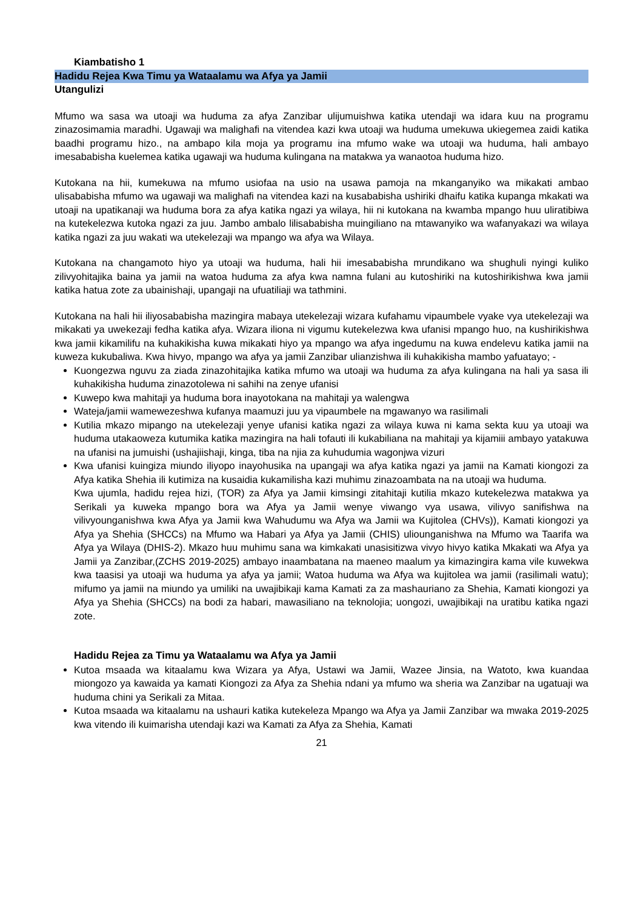Kiambatisho 1
Hadidu Rejea Kwa Timu ya Wataalamu wa Afya ya Jamii
Utangulizi
Mfumo wa sasa wa utoaji wa huduma za afya Zanzibar ulijumuishwa katika utendaji wa idara kuu na programu zinazosimamia maradhi. Ugawaji wa malighafi na vitendea kazi kwa utoaji wa huduma umekuwa ukiegemea zaidi katika baadhi programu hizo., na ambapo kila moja ya programu ina mfumo wake wa utoaji wa huduma, hali ambayo imesababisha kuelemea katika ugawaji wa huduma kulingana na matakwa ya wanaotoa huduma hizo.
Kutokana na hii, kumekuwa na mfumo usiofaa na usio na usawa pamoja na mkanganyiko wa mikakati ambao ulisababisha mfumo wa ugawaji wa malighafi na vitendea kazi na kusababisha ushiriki dhaifu katika kupanga mkakati wa utoaji na upatikanaji wa huduma bora za afya katika ngazi ya wilaya, hii ni kutokana na kwamba mpango huu uliratibiwa na kutekelezwa kutoka ngazi za juu. Jambo ambalo lilisababisha muingiliano na mtawanyiko wa wafanyakazi wa wilaya katika ngazi za juu wakati wa utekelezaji wa mpango wa afya wa Wilaya.
Kutokana na changamoto hiyo ya utoaji wa huduma, hali hii imesababisha mrundikano wa shughuli nyingi kuliko zilivyohitajika baina ya jamii na watoa huduma za afya kwa namna fulani au kutoshiriki na kutoshirikishwa kwa jamii katika hatua zote za ubainishaji, upangaji na ufuatiliaji wa tathmini.
Kutokana na hali hii iliyosababisha mazingira mabaya utekelezaji wizara kufahamu vipaumbele vyake vya utekelezaji wa mikakati ya uwekezaji fedha katika afya. Wizara iliona ni vigumu kutekelezwa kwa ufanisi mpango huo, na kushirikishwa kwa jamii kikamilifu na kuhakikisha kuwa mikakati hiyo ya mpango wa afya ingedumu na kuwa endelevu katika jamii na kuweza kukubaliwa. Kwa hivyo, mpango wa afya ya jamii Zanzibar ulianzishwa ili kuhakikisha mambo yafuatayo; -
Kuongezwa nguvu za ziada zinazohitajika katika mfumo wa utoaji wa huduma za afya kulingana na hali ya sasa ili kuhakikisha huduma zinazotolewa ni sahihi na zenye ufanisi
Kuwepo kwa mahitaji ya huduma bora inayotokana na mahitaji ya walengwa
Wateja/jamii wamewezeshwa kufanya maamuzi juu ya vipaumbele na mgawanyo wa rasilimali
Kutilia mkazo mipango na utekelezaji yenye ufanisi katika ngazi za wilaya kuwa ni kama sekta kuu ya utoaji wa huduma utakaoweza kutumika katika mazingira na hali tofauti ili kukabiliana na mahitaji ya kijamiii ambayo yatakuwa na ufanisi na jumuishi (ushajiishaji, kinga, tiba na njia za kuhudumia wagonjwa vizuri
Kwa ufanisi kuingiza miundo iliyopo inayohusika na upangaji wa afya katika ngazi ya jamii na Kamati kiongozi za Afya katika Shehia ili kutimiza na kusaidia kukamilisha kazi muhimu zinazoambata na na utoaji wa huduma.
Kwa ujumla, hadidu rejea hizi, (TOR) za Afya ya Jamii kimsingi zitahitaji kutilia mkazo kutekelezwa matakwa ya Serikali ya kuweka mpango bora wa Afya ya Jamii wenye viwango vya usawa, vilivyo sanifishwa na vilivyounganishwa kwa Afya ya Jamii kwa Wahudumu wa Afya wa Jamii wa Kujitolea (CHVs)), Kamati kiongozi ya Afya ya Shehia (SHCCs) na Mfumo wa Habari ya Afya ya Jamii (CHIS) uliounganishwa na Mfumo wa Taarifa wa Afya ya Wilaya (DHIS-2). Mkazo huu muhimu sana wa kimkakati unasisitizwa vivyo hivyo katika Mkakati wa Afya ya Jamii ya Zanzibar,(ZCHS 2019-2025) ambayo inaambatana na maeneo maalum ya kimazingira kama vile kuwekwa kwa taasisi ya utoaji wa huduma ya afya ya jamii; Watoa huduma wa Afya wa kujitolea wa jamii (rasilimali watu); mifumo ya jamii na miundo ya umiliki na uwajibikaji kama Kamati za za mashauriano za Shehia, Kamati kiongozi ya Afya ya Shehia (SHCCs) na bodi za habari, mawasiliano na teknolojia; uongozi, uwajibikaji na uratibu katika ngazi zote.
Hadidu Rejea za Timu ya Wataalamu wa Afya ya Jamii
Kutoa msaada wa kitaalamu kwa Wizara ya Afya, Ustawi wa Jamii, Wazee Jinsia, na Watoto, kwa kuandaa miongozo ya kawaida ya kamati Kiongozi za Afya za Shehia ndani ya mfumo wa sheria wa Zanzibar na ugatuaji wa huduma chini ya Serikali za Mitaa.
Kutoa msaada wa kitaalamu na ushauri katika kutekeleza Mpango wa Afya ya Jamii Zanzibar wa mwaka 2019-2025 kwa vitendo ili kuimarisha utendaji kazi wa Kamati za Afya za Shehia, Kamati
21